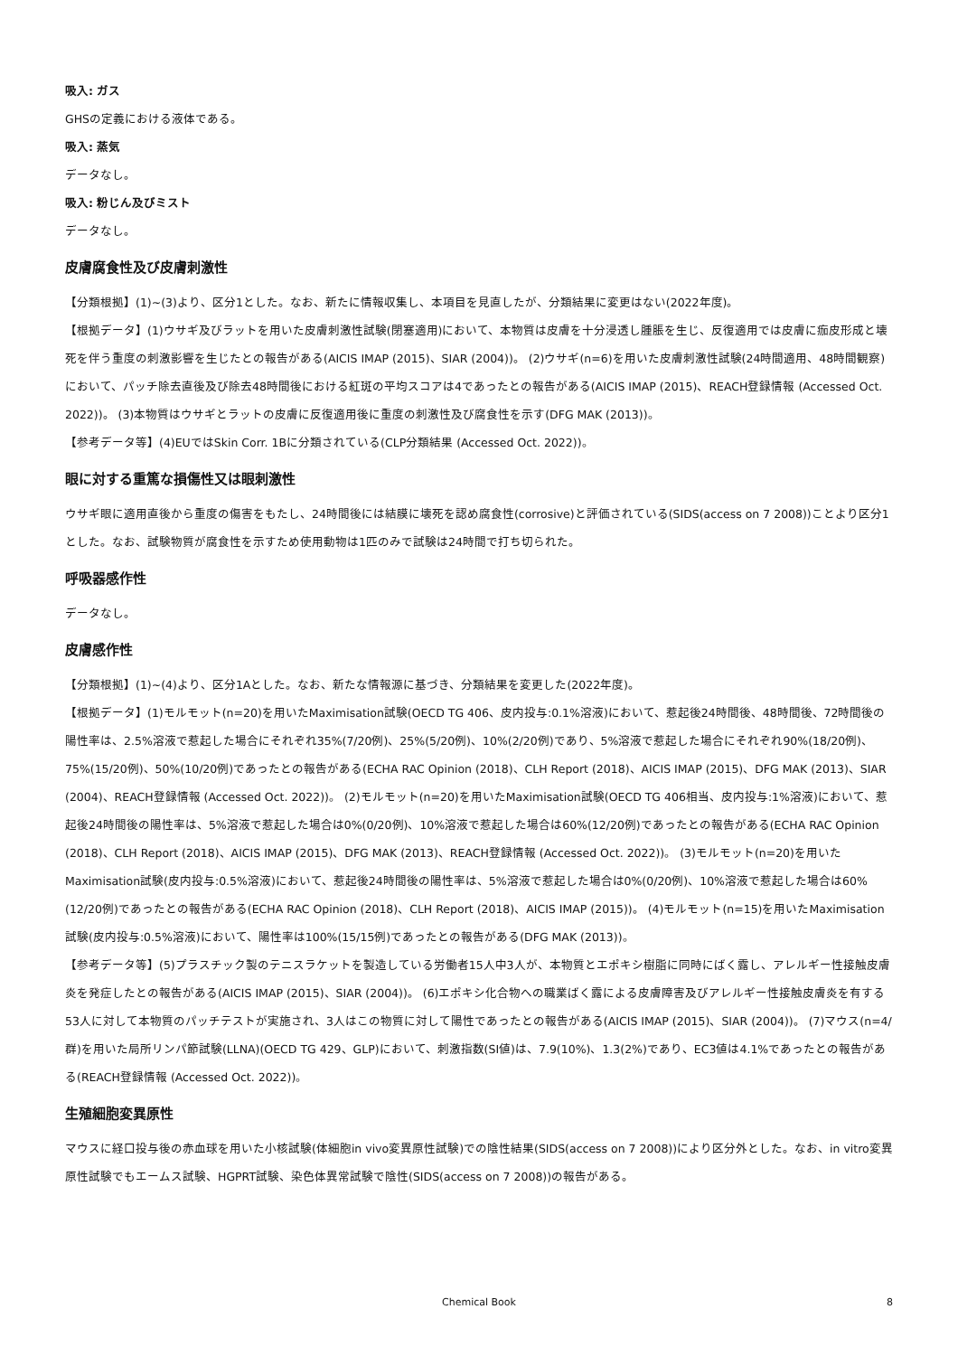吸入: ガス
GHSの定義における液体である。
吸入: 蒸気
データなし。
吸入: 粉じん及びミスト
データなし。
皮膚腐食性及び皮膚刺激性
【分類根拠】(1)~(3)より、区分1とした。なお、新たに情報収集し、本項目を見直したが、分類結果に変更はない(2022年度)。
【根拠データ】(1)ウサギ及びラットを用いた皮膚刺激性試験(閉塞適用)において、本物質は皮膚を十分浸透し腫脹を生じ、反復適用では皮膚に痂皮形成と壊死を伴う重度の刺激影響を生じたとの報告がある(AICIS IMAP (2015)、SIAR (2004))。 (2)ウサギ(n=6)を用いた皮膚刺激性試験(24時間適用、48時間観察)において、パッチ除去直後及び除去48時間後における紅斑の平均スコアは4であったとの報告がある(AICIS IMAP (2015)、REACH登録情報 (Accessed Oct. 2022))。 (3)本物質はウサギとラットの皮膚に反復適用後に重度の刺激性及び腐食性を示す(DFG MAK (2013))。
【参考データ等】(4)EUではSkin Corr. 1Bに分類されている(CLP分類結果 (Accessed Oct. 2022))。
眼に対する重篤な損傷性又は眼刺激性
ウサギ眼に適用直後から重度の傷害をもたし、24時間後には結膜に壊死を認め腐食性(corrosive)と評価されている(SIDS(access on 7 2008))ことより区分1とした。なお、試験物質が腐食性を示すため使用動物は1匹のみで試験は24時間で打ち切られた。
呼吸器感作性
データなし。
皮膚感作性
【分類根拠】(1)~(4)より、区分1Aとした。なお、新たな情報源に基づき、分類結果を変更した(2022年度)。
【根拠データ】(1)モルモット(n=20)を用いたMaximisation試験(OECD TG 406、皮内投与:0.1%溶液)において、惹起後24時間後、48時間後、72時間後の陽性率は、2.5%溶液で惹起した場合にそれぞれ35%(7/20例)、25%(5/20例)、10%(2/20例)であり、5%溶液で惹起した場合にそれぞれ90%(18/20例)、75%(15/20例)、50%(10/20例)であったとの報告がある(ECHA RAC Opinion (2018)、CLH Report (2018)、AICIS IMAP (2015)、DFG MAK (2013)、SIAR (2004)、REACH登録情報 (Accessed Oct. 2022))。 (2)モルモット(n=20)を用いたMaximisation試験(OECD TG 406相当、皮内投与:1%溶液)において、惹起後24時間後の陽性率は、5%溶液で惹起した場合は0%(0/20例)、10%溶液で惹起した場合は60%(12/20例)であったとの報告がある(ECHA RAC Opinion (2018)、CLH Report (2018)、AICIS IMAP (2015)、DFG MAK (2013)、REACH登録情報 (Accessed Oct. 2022))。 (3)モルモット(n=20)を用いたMaximisation試験(皮内投与:0.5%溶液)において、惹起後24時間後の陽性率は、5%溶液で惹起した場合は0%(0/20例)、10%溶液で惹起した場合は60%(12/20例)であったとの報告がある(ECHA RAC Opinion (2018)、CLH Report (2018)、AICIS IMAP (2015))。 (4)モルモット(n=15)を用いたMaximisation試験(皮内投与:0.5%溶液)において、陽性率は100%(15/15例)であったとの報告がある(DFG MAK (2013))。
【参考データ等】(5)プラスチック製のテニスラケットを製造している労働者15人中3人が、本物質とエポキシ樹脂に同時にばく露し、アレルギー性接触皮膚炎を発症したとの報告がある(AICIS IMAP (2015)、SIAR (2004))。 (6)エポキシ化合物への職業ばく露による皮膚障害及びアレルギー性接触皮膚炎を有する53人に対して本物質のパッチテストが実施され、3人はこの物質に対して陽性であったとの報告がある(AICIS IMAP (2015)、SIAR (2004))。 (7)マウス(n=4/群)を用いた局所リンパ節試験(LLNA)(OECD TG 429、GLP)において、刺激指数(SI値)は、7.9(10%)、1.3(2%)であり、EC3値は4.1%であったとの報告がある(REACH登録情報 (Accessed Oct. 2022))。
生殖細胞変異原性
マウスに経口投与後の赤血球を用いた小核試験(体細胞in vivo変異原性試験)での陰性結果(SIDS(access on 7 2008))により区分外とした。なお、in vitro変異原性試験でもエームス試験、HGPRT試験、染色体異常試験で陰性(SIDS(access on 7 2008))の報告がある。
Chemical Book 8